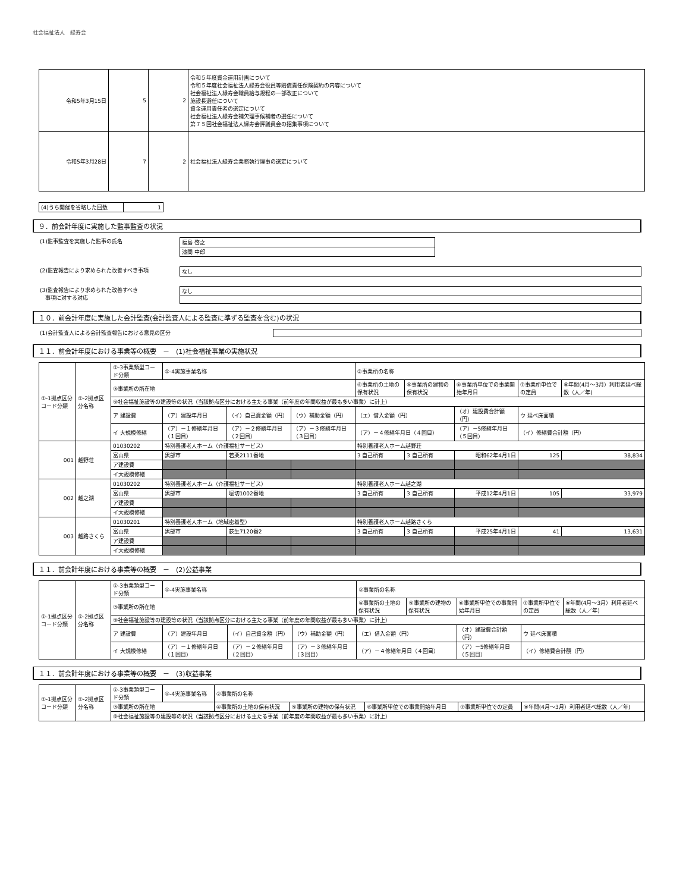社会福祉法人　緑寿会
| 令和5年3月15日 | 5 | 2 | 令和５年度資金運用計画について 令和５年度社会福祉法人緑寿会役員等賠償責任保険契約の内容について 社会福祉法人緑寿会職員給与規程の一部改正について 施設長選任について 資金運用責任者の選定について 社会福祉法人緑寿会補欠理事候補者の選任について 第７５回社会福祉法人緑寿会評議員会の招集事項について |
| 令和5年3月28日 | 7 | 2 | 社会福祉法人緑寿会業務執行理事の選定について |
| (4)うち開催を省略した回数 | 1 |
９．前会計年度に実施した監事監査の状況
(1)監事監査を実施した監事の氏名
| 福島 啓之 |
| 漆間 中郎 |
(2)監査報告により求められた改善すべき事項
| なし |
(3)監査報告により求められた改善すべき
　事項に対する対応
| なし |
１０．前会計年度に実施した会計監査(会計監査人による監査に準ずる監査を含む)の状況
(1)会計監査人による会計監査報告における意見の区分
１１．前会計年度における事業等の概要　－　(1)社会福祉事業の実施状況
| ①-1拠点区分コード分類 | ①-2拠点区分名称 | ①-3事業類型コード分類 | ①-4実施事業名称 | | | ②事業所の名称 | | | | |
| | | ③事業所の所在地 | | | | ④事業所の土地の保有状況 | ⑤事業所の建物の保有状況 | ⑥事業所単位での事業開始年月日 | ⑦事業所単位での定員 | ⑧年間(4月～3月）利用者延べ総数（人／年) |
| | | ⑨社会福祉施設等の建設等の状況（当該拠点区分における主たる事業（前年度の年間収益が最も多い事業）に計上） | | | | | | | | |
| | | ア 建設費 | （ア）建設年月日 | （イ）自己資金額（円） | （ウ）補助金額（円） | （エ）借入金額（円） | | （オ）建設費合計額（円） | ウ 延べ床面積 | |
| | | イ 大規模修繕 | （ア）－１修繕年月日（１回目） | （ア）－２修繕年月日（２回目） | （ア）－３修繕年月日（３回目） | （ア）－４修繕年月日（４回目） | | （ア）－5修繕年月日（５回目） | （イ）修繕費合計額（円） | |
| 001 | 越野荘 | 01030202 | 特別養護老人ホーム（介護福祉サービス） | | | 特別養護老人ホーム越野荘 | | | | |
| | | 富山県 | 黒部市 | 若栗2111番地 | | 3 自己所有 | 3 自己所有 | 昭和62年4月1日 | 125 | 38,834 |
| | | ア建設費 | | | | | | | | |
| | | イ大規模修繕 | | | | | | | | |
| 002 | 越之湖 | 01030202 | 特別養護老人ホーム（介護福祉サービス） | | | 特別養護老人ホーム越之湖 | | | | |
| | | 富山県 | 黒部市 | 堀切1002番地 | | 3 自己所有 | 3 自己所有 | 平成12年4月1日 | 105 | 33,979 |
| | | ア建設費 | | | | | | | | |
| | | イ大規模修繕 | | | | | | | | |
| 003 | 越路さくら | 01030201 | 特別養護老人ホーム（地域密着型） | | | 特別養護老人ホーム越路さくら | | | | |
| | | 富山県 | 黒部市 | 荻生7120番2 | | 3 自己所有 | 3 自己所有 | 平成25年4月1日 | 41 | 13,631 |
| | | ア建設費 | | | | | | | | |
| | | イ大規模修繕 | | | | | | | | |
１１．前会計年度における事業等の概要　－　(2)公益事業
| ①-1拠点区分コード分類 | ①-2拠点区分名称 | ①-3事業類型コード分類 | ①-4実施事業名称 | | | ②事業所の名称 | | | | |
| | | ③事業所の所在地 | | | | ④事業所の土地の保有状況 | ⑤事業所の建物の保有状況 | ⑥事業所単位での事業開始年月日 | ⑦事業所単位での定員 | ⑧年間(4月～3月）利用者延べ総数（人／年) |
| | | ⑨社会福祉施設等の建設等の状況（当該拠点区分における主たる事業（前年度の年間収益が最も多い事業）に計上） | | | | | | | | |
| | | ア 建設費 | （ア）建設年月日 | （イ）自己資金額（円） | （ウ）補助金額（円） | （エ）借入金額（円） | | （オ）建設費合計額（円） | ウ 延べ床面積 | |
| | | イ 大規模修繕 | （ア）－１修繕年月日（１回目） | （ア）－２修繕年月日（２回目） | （ア）－３修繕年月日（３回目） | （ア）－４修繕年月日（４回目） | | （ア）－5修繕年月日（５回目） | （イ）修繕費合計額（円） | |
１１．前会計年度における事業等の概要　－　(3)収益事業
| ①-1拠点区分コード分類 | ①-2拠点区分名称 | ①-3事業類型コード分類 | ①-4実施事業名称 | ②事業所の名称 | | | | |
| | | ③事業所の所在地 | | ④事業所の土地の保有状況 | ⑤事業所の建物の保有状況 | ⑥事業所単位での事業開始年月日 | ⑦事業所単位での定員 | ⑧年間(4月～3月）利用者延べ総数（人／年) |
| | | ⑨社会福祉施設等の建設等の状況（当該拠点区分における主たる事業（前年度の年間収益が最も多い事業）に計上） | | | | | | |